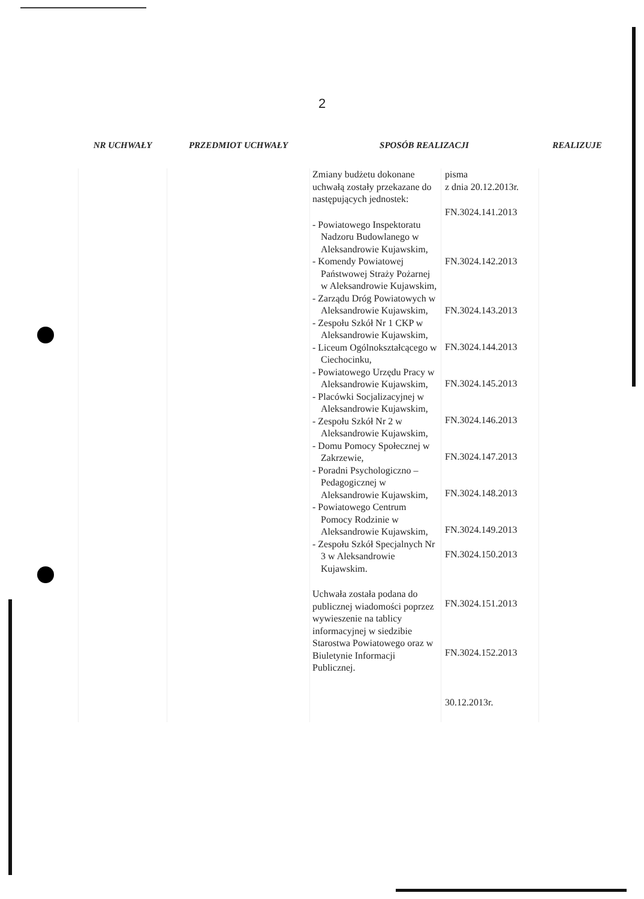2
| NR UCHWAŁY | PRZEDMIOT UCHWAŁY | SPOSÓB REALIZACJI | | REALIZUJE |
| --- | --- | --- | --- | --- |
| | | Zmiany budżetu dokonane uchwałą zostały przekazane do następujących jednostek: - Powiatowego Inspektoratu Nadzoru Budowlanego w Aleksandrowie Kujawskim, - Komendy Powiatowej Państwowej Straży Pożarnej w Aleksandrowie Kujawskim, - Zarządu Dróg Powiatowych w Aleksandrowie Kujawskim, - Zespołu Szkół Nr 1 CKP w Aleksandrowie Kujawskim, - Liceum Ogólnokształcącego w Ciechocinku, - Powiatowego Urzędu Pracy w Aleksandrowie Kujawskim, - Placówki Socjalizacyjnej w Aleksandrowie Kujawskim, - Zespołu Szkół Nr 2 w Aleksandrowie Kujawskim, - Domu Pomocy Społecznej w Zakrzewie, - Poradni Psychologiczno – Pedagogicznej w Aleksandrowie Kujawskim, - Powiatowego Centrum Pomocy Rodzinie w Aleksandrowie Kujawskim, - Zespołu Szkół Specjalnych Nr 3 w Aleksandrowie Kujawskim. Uchwała została podana do publicznej wiadomości poprzez wywieszenie na tablicy informacyjnej w siedzibie Starostwa Powiatowego oraz w Biuletynie Informacji Publicznej. | pisma z dnia 20.12.2013r. FN.3024.141.2013 FN.3024.142.2013 FN.3024.143.2013 FN.3024.144.2013 FN.3024.145.2013 FN.3024.146.2013 FN.3024.147.2013 FN.3024.148.2013 FN.3024.149.2013 FN.3024.150.2013 FN.3024.151.2013 FN.3024.152.2013 30.12.2013r. | |